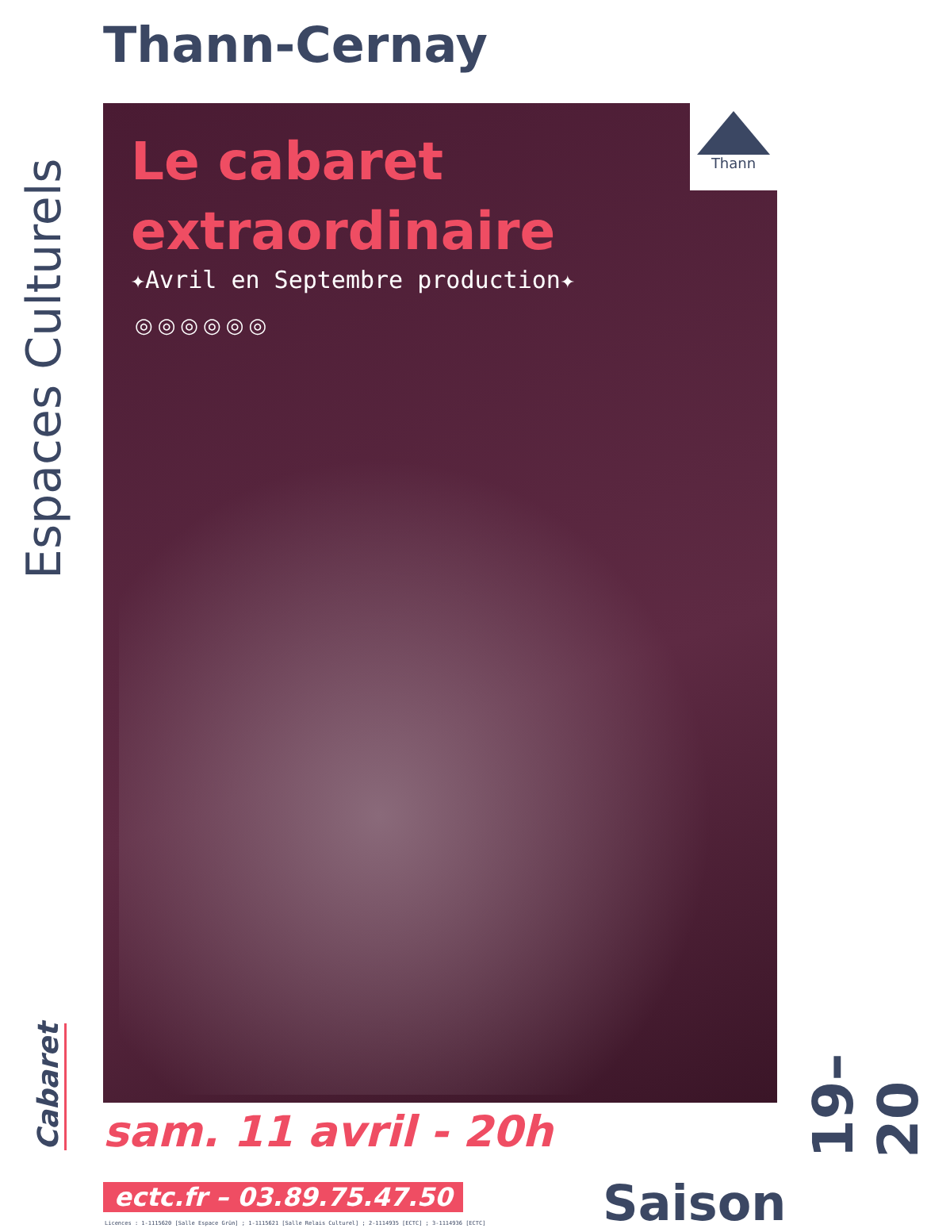Thann-Cernay
Espaces Culturels
Le cabaret
extraordinaire
✦Avril en Septembre production✦
◎◎◎◎◎◎
Thann
Cabaret
sam. 11 avril - 20h
19–20
ectc.fr – 03.89.75.47.50
Licences : 1-1115620 [Salle Espace Grün] ; 1-1115621 [Salle Relais Culturel] ; 2-1114935 [ECTC] ; 3-1114936 [ECTC]
Saison